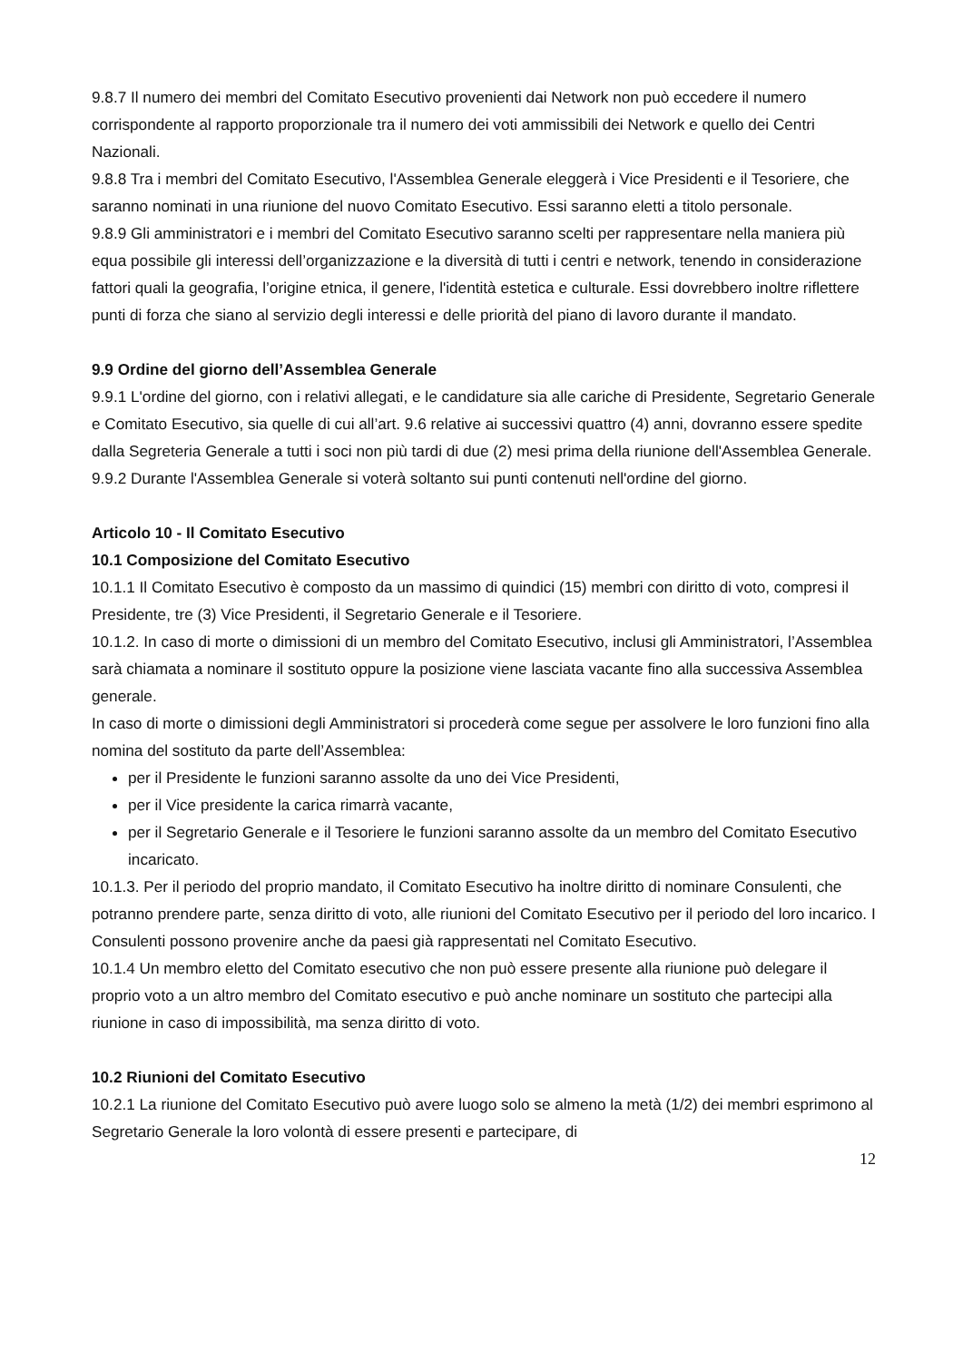9.8.7 Il numero dei membri del Comitato Esecutivo provenienti dai Network non può eccedere il numero corrispondente al rapporto proporzionale tra il numero dei voti ammissibili dei Network e quello dei Centri Nazionali.
9.8.8 Tra i membri del Comitato Esecutivo, l'Assemblea Generale eleggerà i Vice Presidenti e il Tesoriere, che saranno nominati in una riunione del nuovo Comitato Esecutivo. Essi saranno eletti a titolo personale.
9.8.9 Gli amministratori e i membri del Comitato Esecutivo saranno scelti per rappresentare nella maniera più equa possibile gli interessi dell’organizzazione e la diversità di tutti i centri e network, tenendo in considerazione fattori quali la geografia, l’origine etnica, il genere, l'identità estetica e culturale. Essi dovrebbero inoltre riflettere punti di forza che siano al servizio degli interessi e delle priorità del piano di lavoro durante il mandato.
9.9 Ordine del giorno dell’Assemblea Generale
9.9.1 L'ordine del giorno, con i relativi allegati, e le candidature sia alle cariche di Presidente, Segretario Generale e Comitato Esecutivo, sia quelle di cui all’art. 9.6 relative ai successivi quattro (4) anni, dovranno essere spedite dalla Segreteria Generale a tutti i soci non più tardi di due (2) mesi prima della riunione dell'Assemblea Generale.
9.9.2 Durante l'Assemblea Generale si voterà soltanto sui punti contenuti nell'ordine del giorno.
Articolo 10 - Il Comitato Esecutivo
10.1 Composizione del Comitato Esecutivo
10.1.1 Il Comitato Esecutivo è composto da un massimo di quindici (15) membri con diritto di voto, compresi il Presidente, tre (3) Vice Presidenti, il Segretario Generale e il Tesoriere.
10.1.2. In caso di morte o dimissioni di un membro del Comitato Esecutivo, inclusi gli Amministratori, l’Assemblea sarà chiamata a nominare il sostituto oppure la posizione viene lasciata vacante fino alla successiva Assemblea generale.
In caso di morte o dimissioni degli Amministratori si procederà come segue per assolvere le loro funzioni fino alla nomina del sostituto da parte dell’Assemblea:
per il Presidente le funzioni saranno assolte da uno dei Vice Presidenti,
per il Vice presidente la carica rimarrà vacante,
per il Segretario Generale e il Tesoriere le funzioni saranno assolte da un membro del Comitato Esecutivo incaricato.
10.1.3. Per il periodo del proprio mandato, il Comitato Esecutivo ha inoltre diritto di nominare Consulenti, che potranno prendere parte, senza diritto di voto, alle riunioni del Comitato Esecutivo per il periodo del loro incarico. I Consulenti possono provenire anche da paesi già rappresentati nel Comitato Esecutivo.
10.1.4 Un membro eletto del Comitato esecutivo che non può essere presente alla riunione può delegare il proprio voto a un altro membro del Comitato esecutivo e può anche nominare un sostituto che partecipi alla riunione in caso di impossibilità, ma senza diritto di voto.
10.2 Riunioni del Comitato Esecutivo
10.2.1 La riunione del Comitato Esecutivo può avere luogo solo se almeno la metà (1/2) dei membri esprimono al Segretario Generale la loro volontà di essere presenti e partecipare, di
12